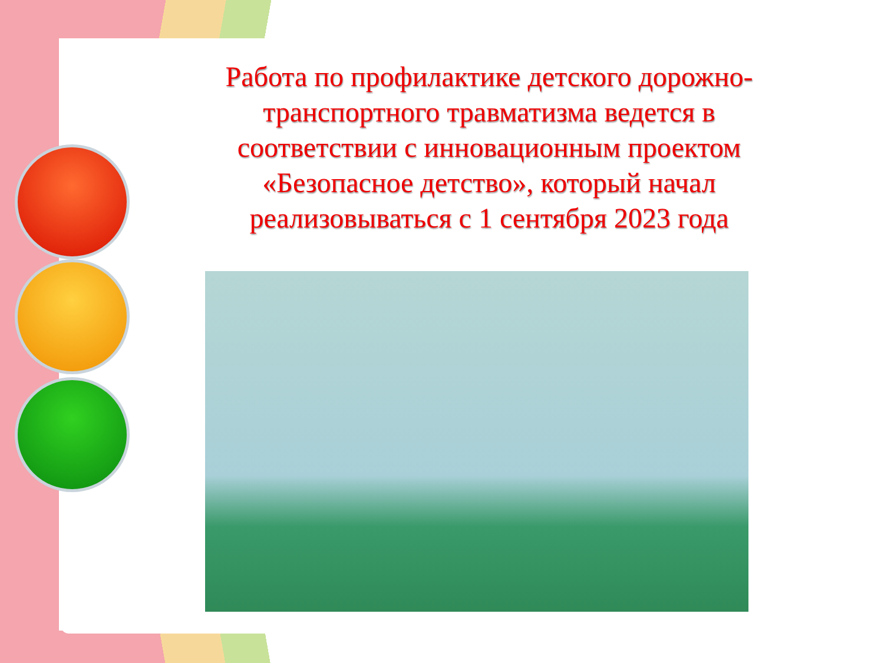Работа по профилактике детского дорожно-транспортного травматизма ведется в соответствии с инновационным проектом «Безопасное детство», который начал реализовываться с 1 сентября 2023 года